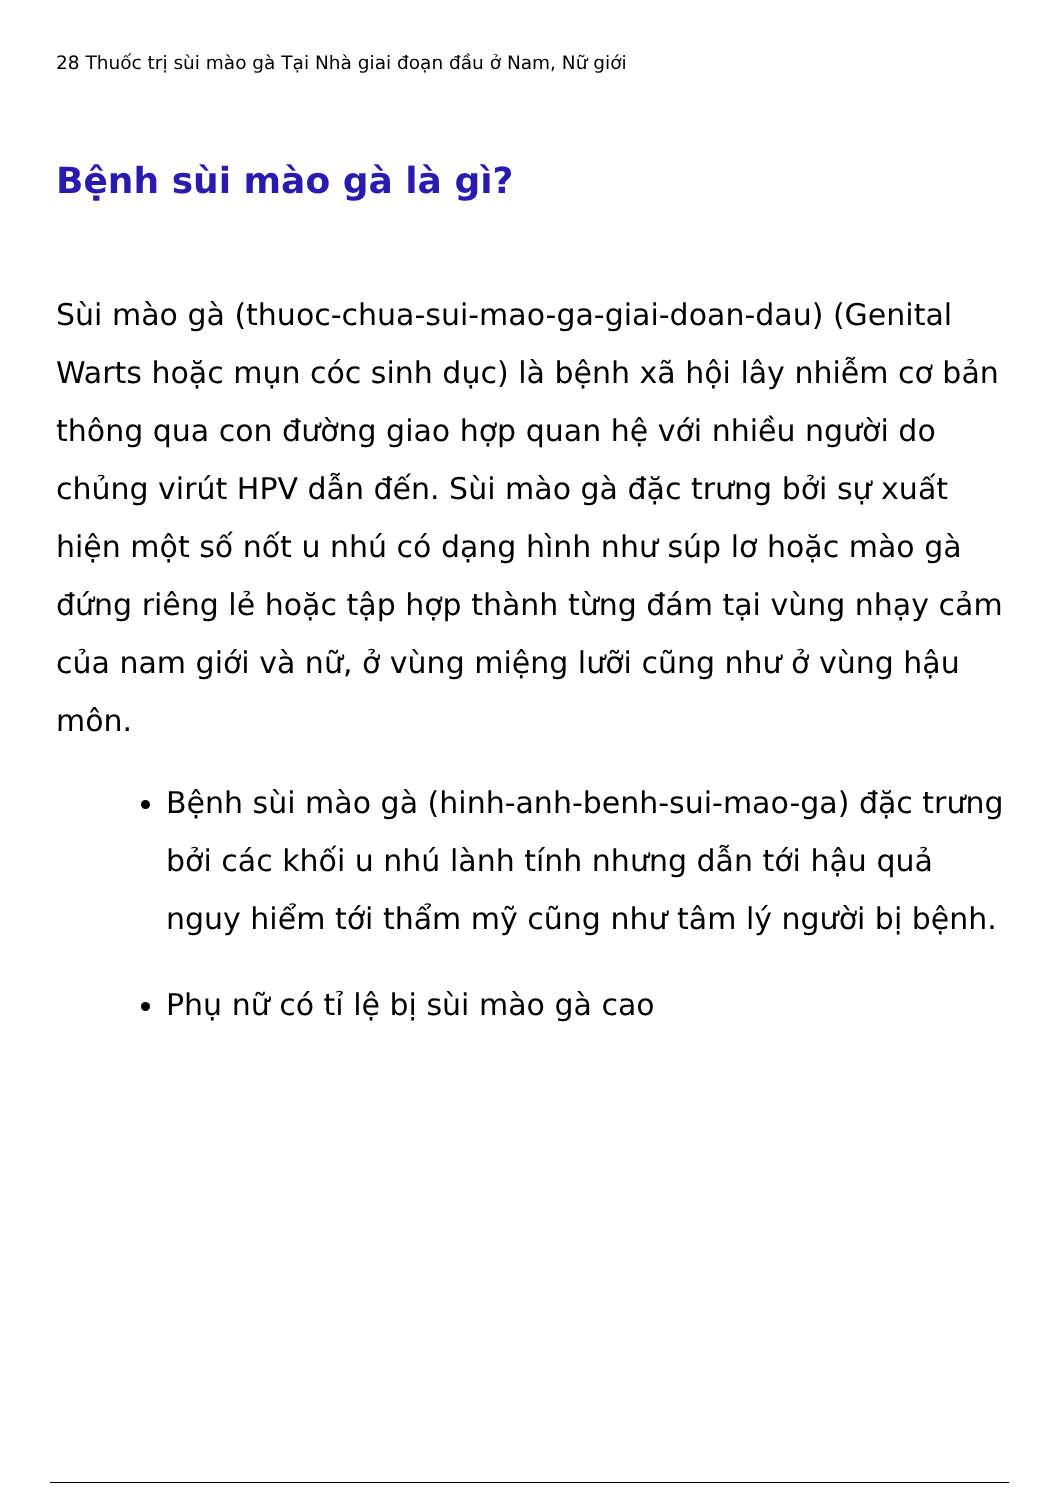28 Thuốc trị sùi mào gà Tại Nhà giai đoạn đầu ở Nam, Nữ giới
Bệnh sùi mào gà là gì?
Sùi mào gà (thuoc-chua-sui-mao-ga-giai-doan-dau) (Genital Warts hoặc mụn cóc sinh dục) là bệnh xã hội lây nhiễm cơ bản thông qua con đường giao hợp quan hệ với nhiều người do chủng virút HPV dẫn đến. Sùi mào gà đặc trưng bởi sự xuất hiện một số nốt u nhú có dạng hình như súp lơ hoặc mào gà đứng riêng lẻ hoặc tập hợp thành từng đám tại vùng nhạy cảm của nam giới và nữ, ở vùng miệng lưỡi cũng như ở vùng hậu môn.
Bệnh sùi mào gà (hinh-anh-benh-sui-mao-ga) đặc trưng bởi các khối u nhú lành tính nhưng dẫn tới hậu quả nguy hiểm tới thẩm mỹ cũng như tâm lý người bị bệnh.
Phụ nữ có tỉ lệ bị sùi mào gà cao